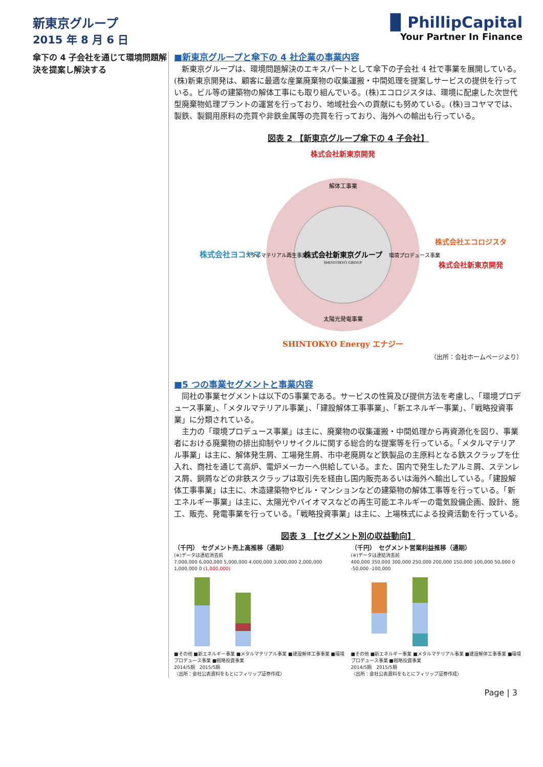新東京グループ
2015 年 8 月 6 日
▉ PhillipCapital
Your Partner In Finance
傘下の 4 子会社を通じて環境問題解決を提案し解決する
■新東京グループと傘下の 4 社企業の事業内容
　新東京グループは、環境問題解決のエキスパートとして傘下の子会社 4 社で事業を展開している。(株)新東京開発は、顧客に最適な産業廃棄物の収集運搬・中間処理を提案しサービスの提供を行っている。ビル等の建築物の解体工事にも取り組んでいる。(株)エコロジスタは、環境に配慮した次世代型廃棄物処理プラントの運営を行っており、地域社会への貢献にも努めている。(株)ヨコヤマでは、製鉄、製鋼用原料の売買や非鉄金属等の売買を行っており、海外への輸出も行っている。
図表 2 【新東京グループ傘下の 4 子会社】
株式会社新東京開発
解体工事業
株式会社新東京グループ
SHINTOKYO GROUP
太陽光発電事業
メタルマテリアル再生事業
環境プロデュース事業
株式会社ヨコヤマ
株式会社エコロジスタ
株式会社新東京開発
SHINTOKYO Energy エナジー
（出所：会社ホームページより）
■5 つの事業セグメントと事業内容
　同社の事業セグメントは以下の5事業である。サービスの性質及び提供方法を考慮し、「環境プロデュース事業」、「メタルマテリアル事業」、「建設解体工事事業」、「新エネルギー事業」、「戦略投資事業」に分類されている。
　主力の「環境プロデュース事業」は主に、廃棄物の収集運搬・中間処理から再資源化を図り、事業者における廃棄物の排出抑制やリサイクルに関する総合的な提案等を行っている。「メタルマテリアル事業」は主に、解体発生屑、工場発生屑、市中老廃屑など鉄製品の主原料となる鉄スクラップを仕入れ、商社を通じて高炉、電炉メーカーへ供給している。また、国内で発生したアルミ屑、ステンレス屑、銅屑などの非鉄スクラップは取引先を経由し国内販売あるいは海外へ輸出している。「建設解体工事事業」は主に、木造建築物やビル・マンションなどの建築物の解体工事等を行っている。「新エネルギー事業」は主に、太陽光やバイオマスなどの再生可能エネルギーの電気設備企画、設計、施工、販売、発電事業を行っている。「戦略投資事業」は主に、上場株式による投資活動を行っている。
図表 3 【セグメント別の収益動向】
（千円）　セグメント売上高推移（通期）
(※)データは連結消去前
7,000,000 6,000,000 5,000,000 4,000,000 3,000,000 2,000,000 1,000,000 0 (1,000,000)
■その他 ■新エネルギー事業 ■メタルマテリアル事業 ■建設解体工事事業 ■環境プロデュース事業 ■戦略投資事業
2014/5期　2015/5期
（出所：会社公表資料をもとにフィリップ証券作成）
（千円）　セグメント営業利益推移（通期）
(※)データは連結消去前
400,000 350,000 300,000 250,000 200,000 150,000 100,000 50,000 0 -50,000 -100,000
■その他 ■新エネルギー事業 ■メタルマテリアル事業 ■建設解体工事事業 ■環境プロデュース事業 ■戦略投資事業
2014/5期　2015/5期
（出所：会社公表資料をもとにフィリップ証券作成）
Page | 3